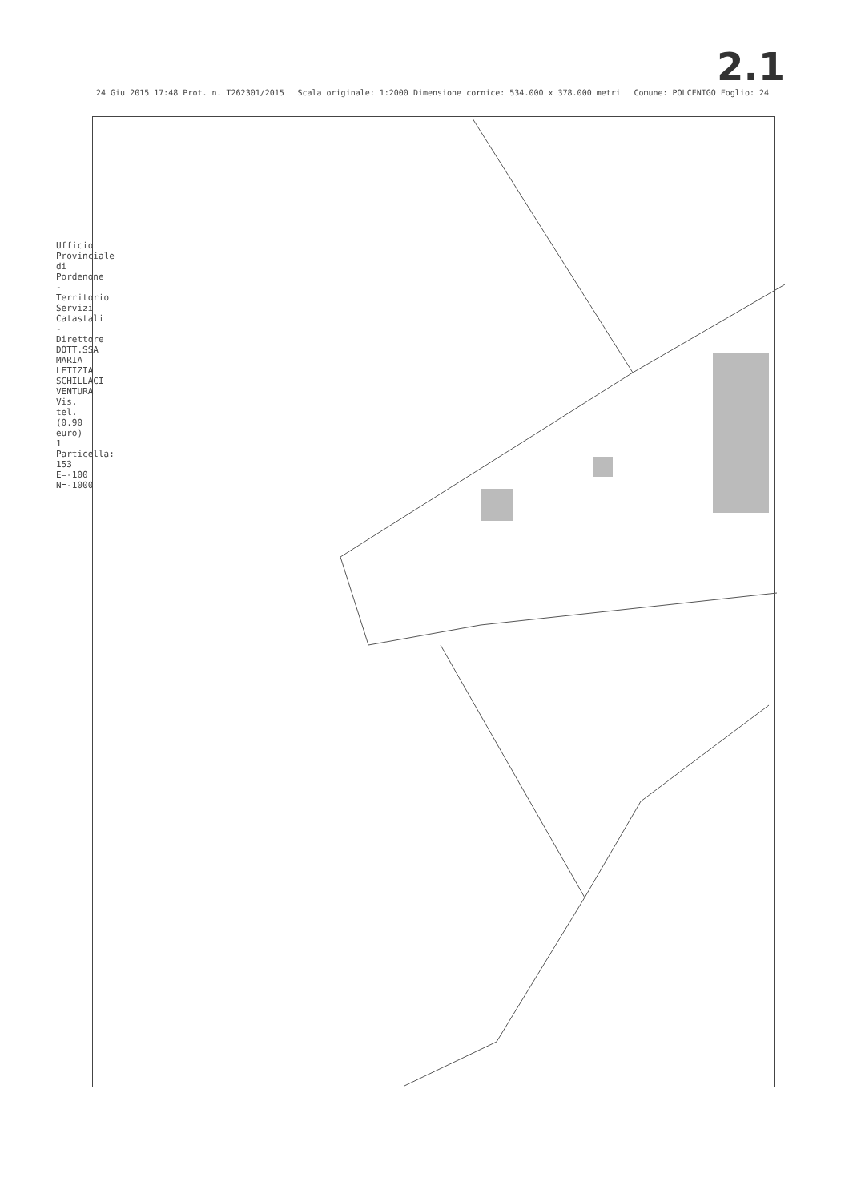2.1
24 Giu 2015 17:48 Prot. n. T262301/2015 Scala originale: 1:2000 Dimensione cornice: 534.000 x 378.000 metri Comune: POLCENIGO Foglio: 24
Ufficio Provinciale di Pordenone - Territorio Servizi Catastali - Direttore DOTT.SSA MARIA LETIZIA SCHILLACI VENTURA Vis. tel. (0.90 euro) 1 Particella: 153 E=-100 N=-1000